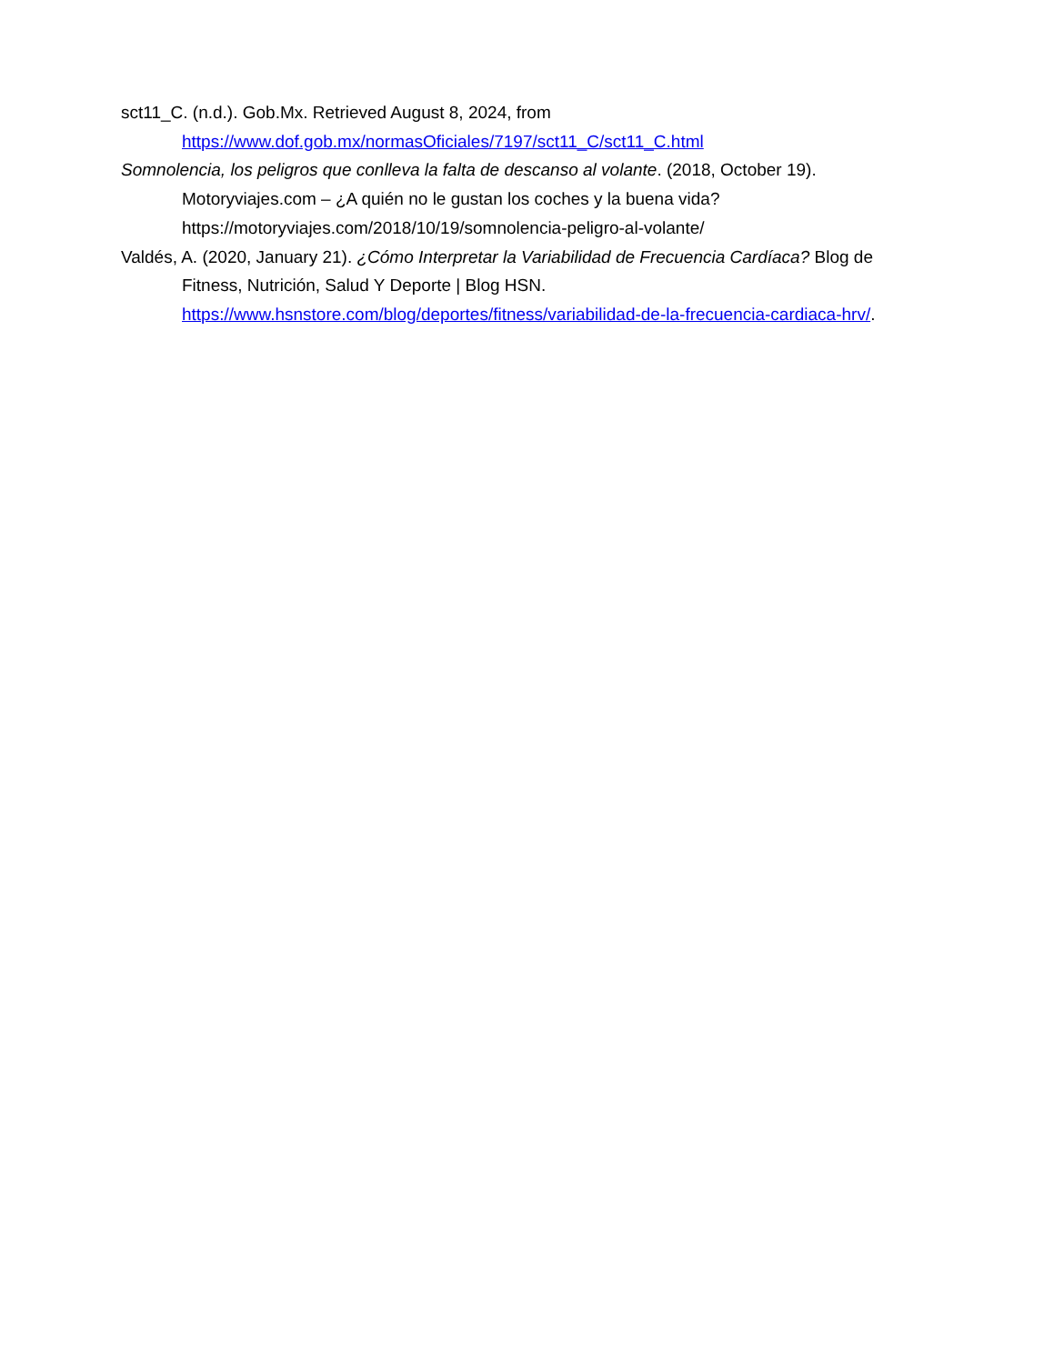sct11_C. (n.d.). Gob.Mx. Retrieved August 8, 2024, from https://www.dof.gob.mx/normasOficiales/7197/sct11_C/sct11_C.html
Somnolencia, los peligros que conlleva la falta de descanso al volante. (2018, October 19). Motoryviajes.com – ¿A quién no le gustan los coches y la buena vida? https://motoryviajes.com/2018/10/19/somnolencia-peligro-al-volante/
Valdés, A. (2020, January 21). ¿Cómo Interpretar la Variabilidad de Frecuencia Cardíaca? Blog de Fitness, Nutrición, Salud Y Deporte | Blog HSN. https://www.hsnstore.com/blog/deportes/fitness/variabilidad-de-la-frecuencia-cardiaca-hrv/.